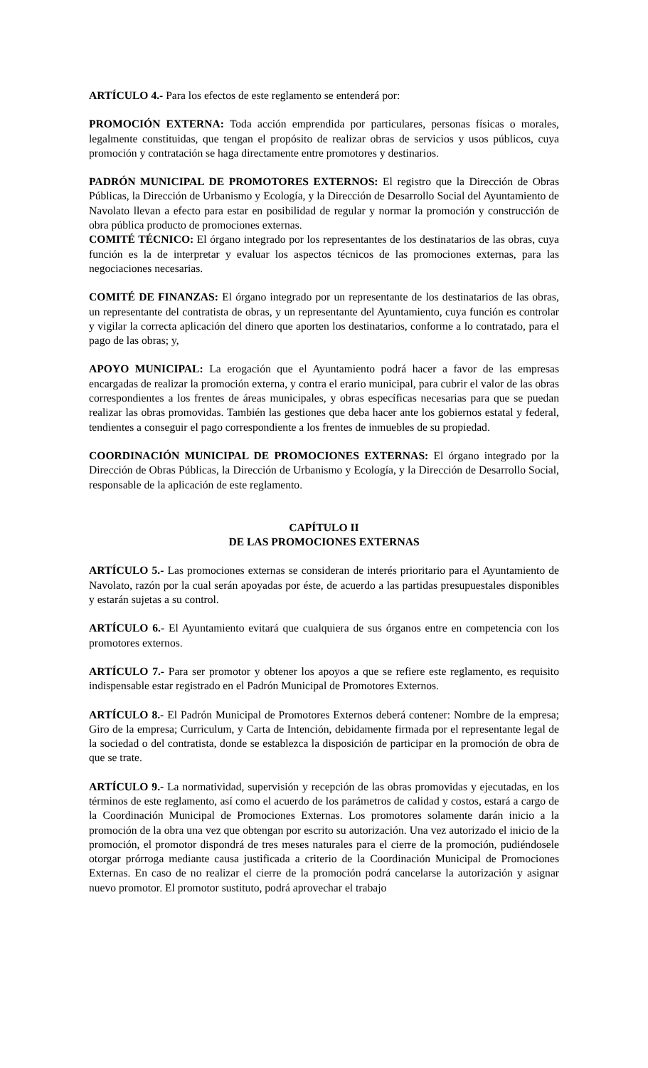ARTÍCULO 4.- Para los efectos de este reglamento se entenderá por:
PROMOCIÓN EXTERNA: Toda acción emprendida por particulares, personas físicas o morales, legalmente constituidas, que tengan el propósito de realizar obras de servicios y usos públicos, cuya promoción y contratación se haga directamente entre promotores y destinarios.
PADRÓN MUNICIPAL DE PROMOTORES EXTERNOS: El registro que la Dirección de Obras Públicas, la Dirección de Urbanismo y Ecología, y la Dirección de Desarrollo Social del Ayuntamiento de Navolato llevan a efecto para estar en posibilidad de regular y normar la promoción y construcción de obra pública producto de promociones externas.
COMITÉ TÉCNICO: El órgano integrado por los representantes de los destinatarios de las obras, cuya función es la de interpretar y evaluar los aspectos técnicos de las promociones externas, para las negociaciones necesarias.
COMITÉ DE FINANZAS: El órgano integrado por un representante de los destinatarios de las obras, un representante del contratista de obras, y un representante del Ayuntamiento, cuya función es controlar y vigilar la correcta aplicación del dinero que aporten los destinatarios, conforme a lo contratado, para el pago de las obras; y,
APOYO MUNICIPAL: La erogación que el Ayuntamiento podrá hacer a favor de las empresas encargadas de realizar la promoción externa, y contra el erario municipal, para cubrir el valor de las obras correspondientes a los frentes de áreas municipales, y obras específicas necesarias para que se puedan realizar las obras promovidas. También las gestiones que deba hacer ante los gobiernos estatal y federal, tendientes a conseguir el pago correspondiente a los frentes de inmuebles de su propiedad.
COORDINACIÓN MUNICIPAL DE PROMOCIONES EXTERNAS: El órgano integrado por la Dirección de Obras Públicas, la Dirección de Urbanismo y Ecología, y la Dirección de Desarrollo Social, responsable de la aplicación de este reglamento.
CAPÍTULO II
DE LAS PROMOCIONES EXTERNAS
ARTÍCULO 5.- Las promociones externas se consideran de interés prioritario para el Ayuntamiento de Navolato, razón por la cual serán apoyadas por éste, de acuerdo a las partidas presupuestales disponibles y estarán sujetas a su control.
ARTÍCULO 6.- El Ayuntamiento evitará que cualquiera de sus órganos entre en competencia con los promotores externos.
ARTÍCULO 7.- Para ser promotor y obtener los apoyos a que se refiere este reglamento, es requisito indispensable estar registrado en el Padrón Municipal de Promotores Externos.
ARTÍCULO 8.- El Padrón Municipal de Promotores Externos deberá contener: Nombre de la empresa; Giro de la empresa; Curriculum, y Carta de Intención, debidamente firmada por el representante legal de la sociedad o del contratista, donde se establezca la disposición de participar en la promoción de obra de que se trate.
ARTÍCULO 9.- La normatividad, supervisión y recepción de las obras promovidas y ejecutadas, en los términos de este reglamento, así como el acuerdo de los parámetros de calidad y costos, estará a cargo de la Coordinación Municipal de Promociones Externas. Los promotores solamente darán inicio a la promoción de la obra una vez que obtengan por escrito su autorización. Una vez autorizado el inicio de la promoción, el promotor dispondrá de tres meses naturales para el cierre de la promoción, pudiéndosele otorgar prórroga mediante causa justificada a criterio de la Coordinación Municipal de Promociones Externas. En caso de no realizar el cierre de la promoción podrá cancelarse la autorización y asignar nuevo promotor. El promotor sustituto, podrá aprovechar el trabajo